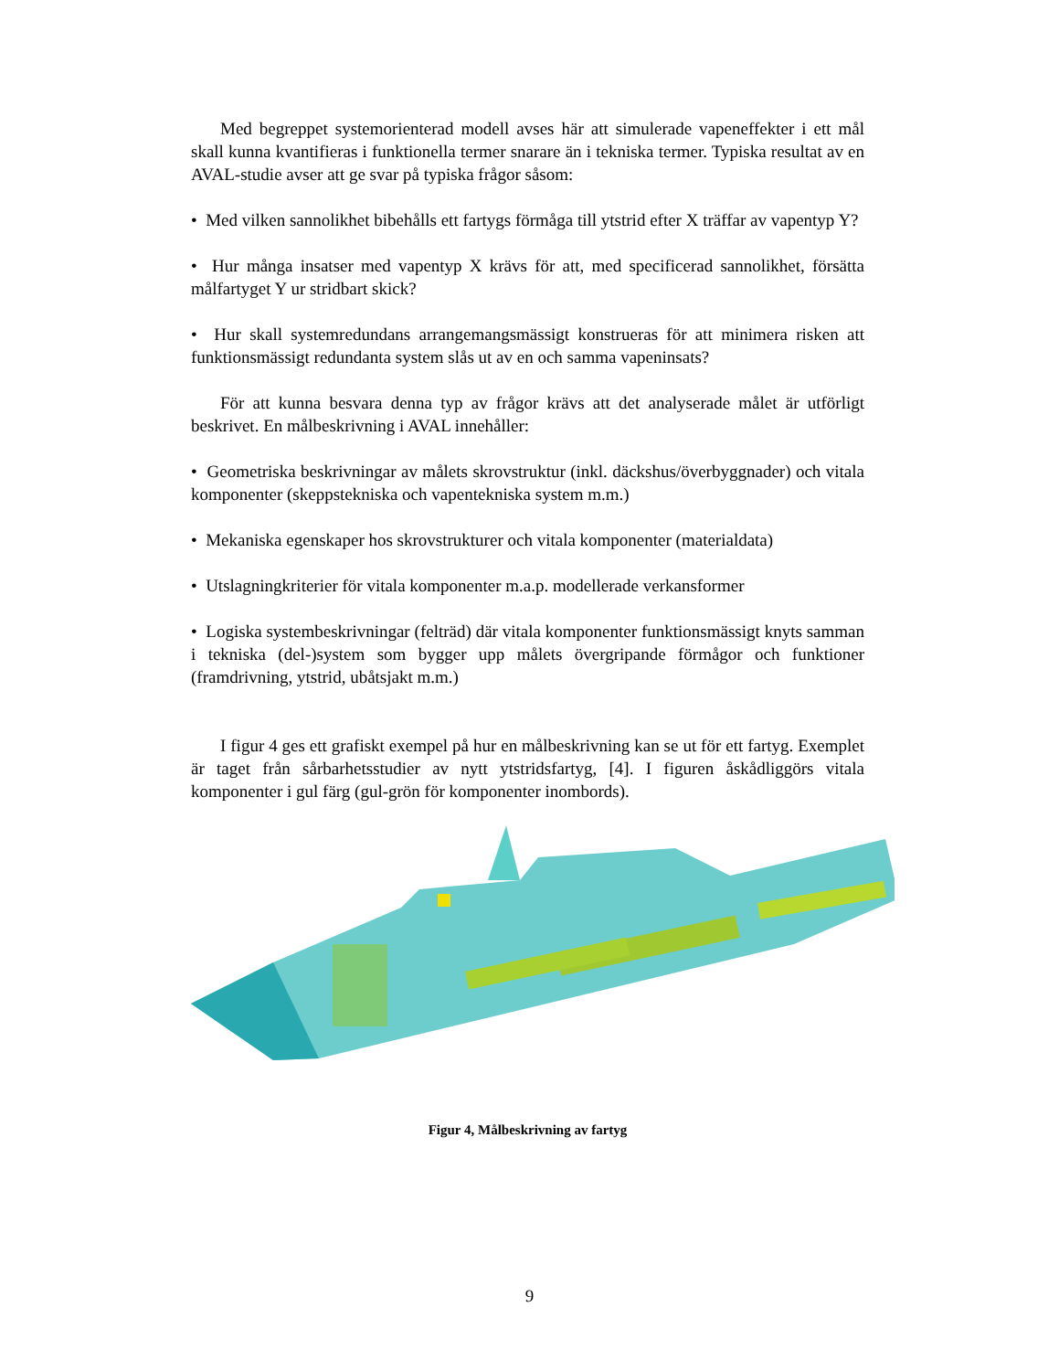Med begreppet systemorienterad modell avses här att simulerade vapeneffekter i ett mål skall kunna kvantifieras i funktionella termer snarare än i tekniska termer. Typiska resultat av en AVAL-studie avser att ge svar på typiska frågor såsom:
• Med vilken sannolikhet bibehålls ett fartygs förmåga till ytstrid efter X träffar av vapentyp Y?
• Hur många insatser med vapentyp X krävs för att, med specificerad sannolikhet, försätta målfartyget Y ur stridbart skick?
• Hur skall systemredundans arrangemangsmässigt konstrueras för att minimera risken att funktionsmässigt redundanta system slås ut av en och samma vapeninsats?
För att kunna besvara denna typ av frågor krävs att det analyserade målet är utförligt beskrivet. En målbeskrivning i AVAL innehåller:
• Geometriska beskrivningar av målets skrovstruktur (inkl. däckshus/överbyggnader) och vitala komponenter (skeppstekniska och vapentekniska system m.m.)
• Mekaniska egenskaper hos skrovstrukturer och vitala komponenter (materialdata)
• Utslagningkriterier för vitala komponenter m.a.p. modellerade verkansformer
• Logiska systembeskrivningar (felträd) där vitala komponenter funktionsmässigt knyts samman i tekniska (del-)system som bygger upp målets övergripande förmågor och funktioner (framdrivning, ytstrid, ubåtsjakt m.m.)
I figur 4 ges ett grafiskt exempel på hur en målbeskrivning kan se ut för ett fartyg. Exemplet är taget från sårbarhetsstudier av nytt ytstridsfartyg, [4]. I figuren åskådliggörs vitala komponenter i gul färg (gul-grön för komponenter inombords).
Figur 4, Målbeskrivning av fartyg
9